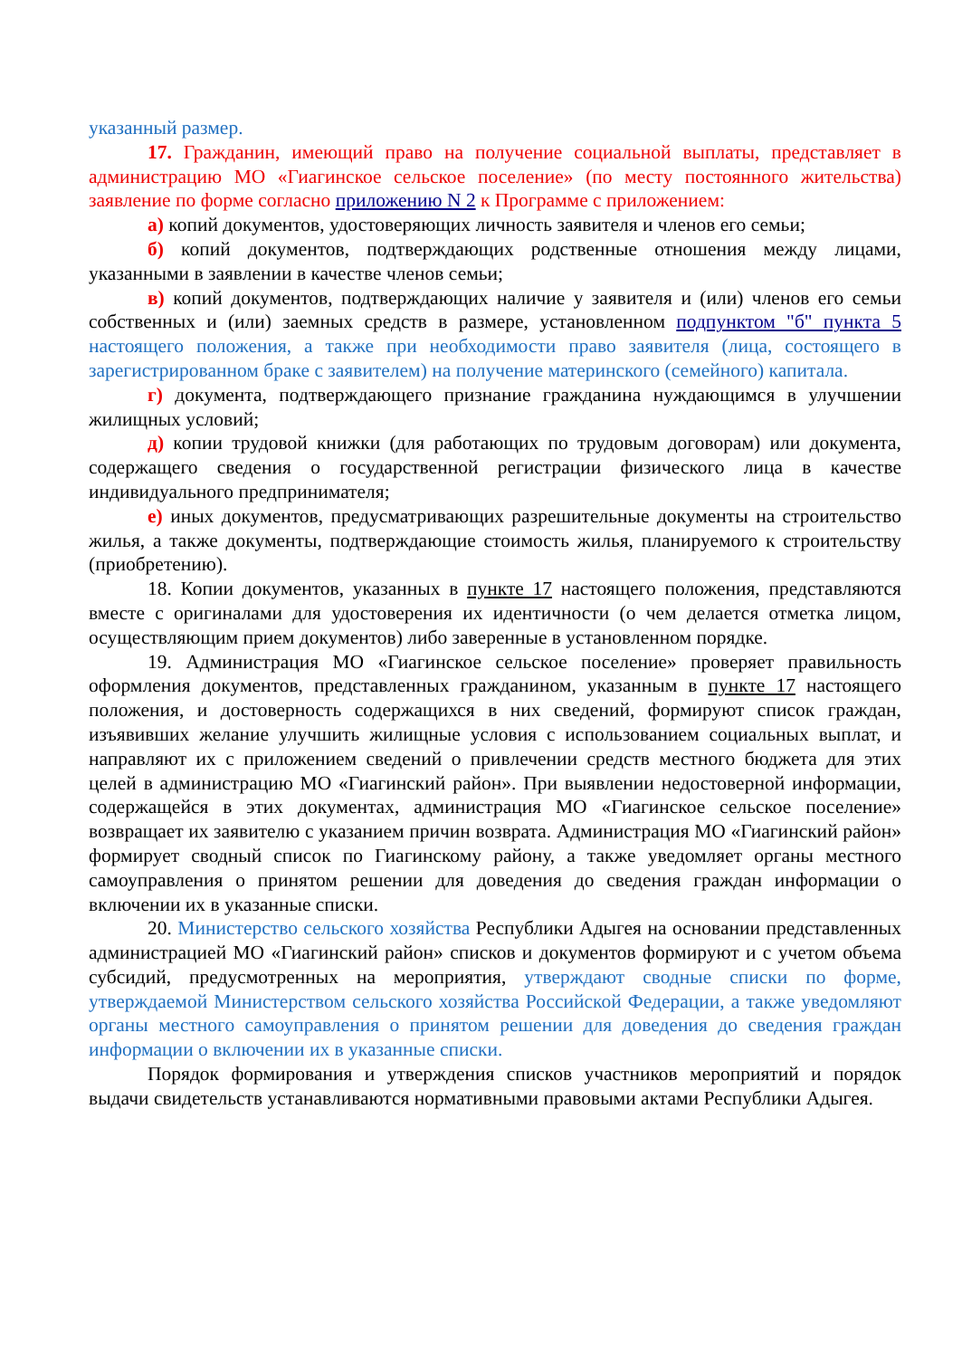указанный размер.
17. Гражданин, имеющий право на получение социальной выплаты, представляет в администрацию МО «Гиагинское сельское поселение» (по месту постоянного жительства) заявление по форме согласно приложению N 2 к Программе с приложением:
а) копий документов, удостоверяющих личность заявителя и членов его семьи;
б) копий документов, подтверждающих родственные отношения между лицами, указанными в заявлении в качестве членов семьи;
в) копий документов, подтверждающих наличие у заявителя и (или) членов его семьи собственных и (или) заемных средств в размере, установленном подпунктом "б" пункта 5 настоящего положения, а также при необходимости право заявителя (лица, состоящего в зарегистрированном браке с заявителем) на получение материнского (семейного) капитала.
г) документа, подтверждающего признание гражданина нуждающимся в улучшении жилищных условий;
д) копии трудовой книжки (для работающих по трудовым договорам) или документа, содержащего сведения о государственной регистрации физического лица в качестве индивидуального предпринимателя;
е) иных документов, предусматривающих разрешительные документы на строительство жилья, а также документы, подтверждающие стоимость жилья, планируемого к строительству (приобретению).
18. Копии документов, указанных в пункте 17 настоящего положения, представляются вместе с оригиналами для удостоверения их идентичности (о чем делается отметка лицом, осуществляющим прием документов) либо заверенные в установленном порядке.
19. Администрация МО «Гиагинское сельское поселение» проверяет правильность оформления документов, представленных гражданином, указанным в пункте 17 настоящего положения, и достоверность содержащихся в них сведений, формируют список граждан, изъявивших желание улучшить жилищные условия с использованием социальных выплат, и направляют их с приложением сведений о привлечении средств местного бюджета для этих целей в администрацию МО «Гиагинский район». При выявлении недостоверной информации, содержащейся в этих документах, администрация МО «Гиагинское сельское поселение» возвращает их заявителю с указанием причин возврата. Администрация МО «Гиагинский район» формирует сводный список по Гиагинскому району, а также уведомляет органы местного самоуправления о принятом решении для доведения до сведения граждан информации о включении их в указанные списки.
20. Министерство сельского хозяйства Республики Адыгея на основании представленных администрацией МО «Гиагинский район» списков и документов формируют и с учетом объема субсидий, предусмотренных на мероприятия, утверждают сводные списки по форме, утверждаемой Министерством сельского хозяйства Российской Федерации, а также уведомляют органы местного самоуправления о принятом решении для доведения до сведения граждан информации о включении их в указанные списки.
Порядок формирования и утверждения списков участников мероприятий и порядок выдачи свидетельств устанавливаются нормативными правовыми актами Республики Адыгея.